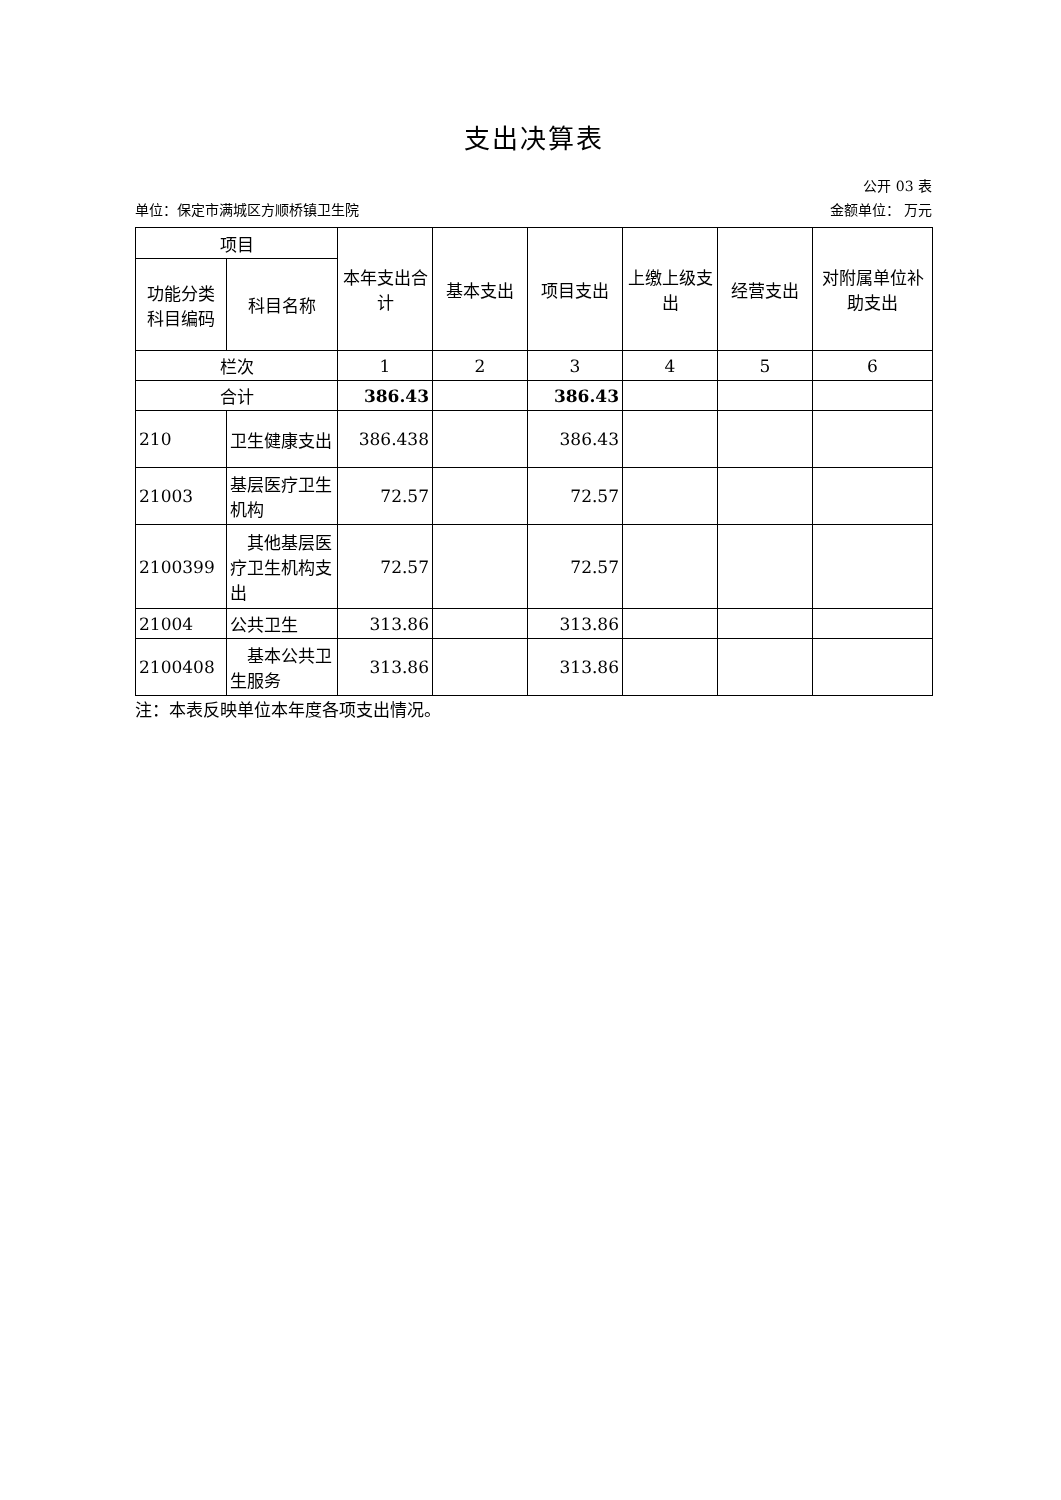支出决算表
公开 03 表
单位：保定市满城区方顺桥镇卫生院 金额单位： 万元
| 项目 | | 本年支出合计 | 基本支出 | 项目支出 | 上缴上级支出 | 经营支出 | 对附属单位补助支出 |
| --- | --- | --- | --- | --- | --- | --- | --- |
| 功能分类科目编码 | 科目名称 | | | | | | |
| 栏次 | | 1 | 2 | 3 | 4 | 5 | 6 |
| 合计 | | 386.43 | | 386.43 | | | |
| 210 | 卫生健康支出 | 386.438 | | 386.43 | | | |
| 21003 | 基层医疗卫生机构 | 72.57 | | 72.57 | | | |
| 2100399 | 其他基层医疗卫生机构支出 | 72.57 | | 72.57 | | | |
| 21004 | 公共卫生 | 313.86 | | 313.86 | | | |
| 2100408 | 基本公共卫生服务 | 313.86 | | 313.86 | | | |
注：本表反映单位本年度各项支出情况。